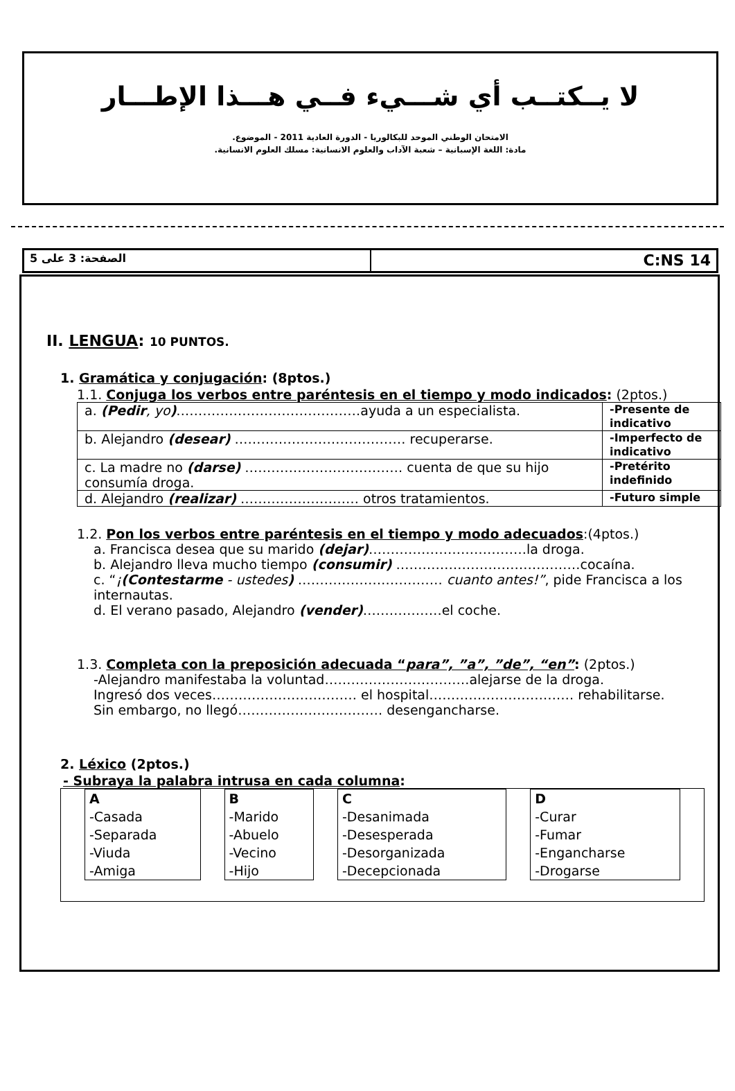لا يــكتــب أي شـــيء فــي هـــذا الإطـــار
الامتحان الوطني الموحد للبكالوريا - الدورة العادية 2011 - الموضوع.
مادة: اللغة الإسبانية – شعبة الآداب والعلوم الانسانية: مسلك العلوم الانسانية.
الصفحة: 3 على 5
C:NS 14
II. LENGUA: 10 PUNTOS.
1. Gramática y conjugación: (8ptos.)
1.1. Conjuga los verbos entre paréntesis en el tiempo y modo indicados: (2ptos.)
| a. (Pedir , yo ) ……………………………………ayuda a un especialista. | -Presente de indicativo |
| b. Alejandro (desear) ………………………………… recuperarse. | -Imperfecto de indicativo |
| c. La madre no (darse) ……………………………… cuenta de que su hijo consumía droga. | -Pretérito indefinido |
| d. Alejandro (realizar) ……………………… otros tratamientos. | -Futuro simple |
1.2. Pon los verbos entre paréntesis en el tiempo y modo adecuados:(4ptos.)
a. Francisca desea que su marido (dejar)………………………………la droga.
b. Alejandro lleva mucho tiempo (consumir) ……………………………………cocaína.
c. “¡(Contestarme - ustedes) …………………………… cuanto antes!”, pide Francisca a los internautas.
d. El verano pasado, Alejandro (vender)………………el coche.
1.3. Completa con la preposición adecuada “para”, ”a”, ”de”, “en”: (2ptos.)
-Alejandro manifestaba la voluntad……………………………alejarse de la droga.
Ingresó dos veces…………………………… el hospital…………………………… rehabilitarse.
Sin embargo, no llegó…………………………… desengancharse.
2. Léxico (2ptos.)
- Subraya la palabra intrusa en cada columna:
| A -Casada -Separada -Viuda -Amiga | B -Marido -Abuelo -Vecino -Hijo | C -Desanimada -Desesperada -Desorganizada -Decepcionada | D -Curar -Fumar -Engancharse -Drogarse |